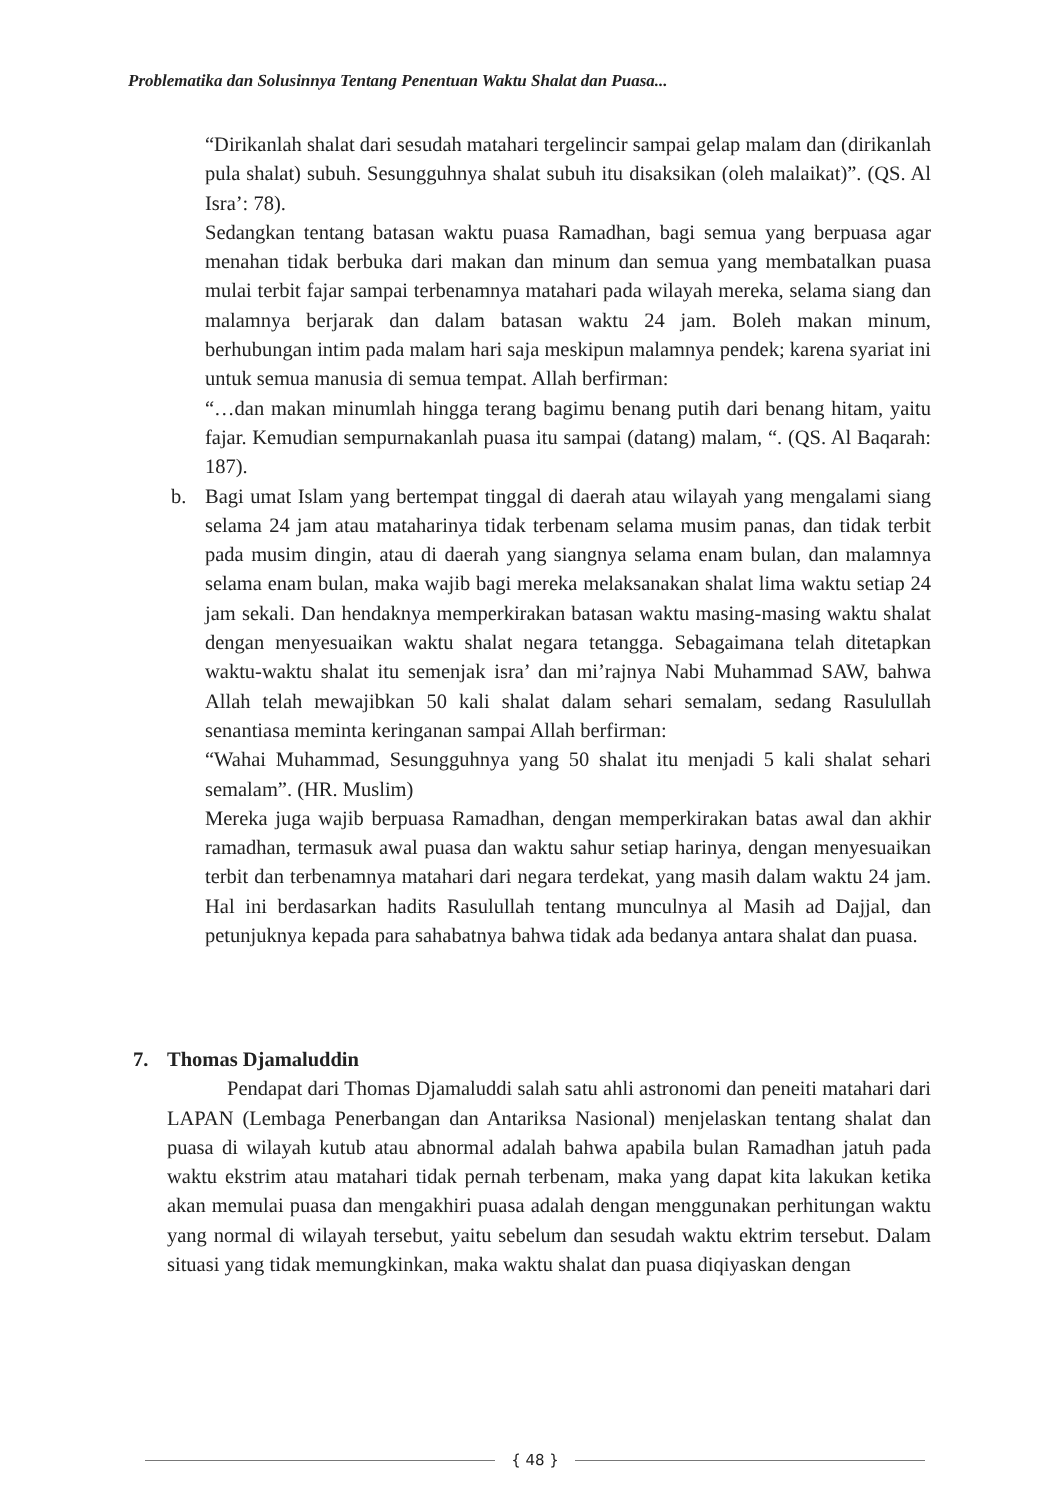Problematika dan Solusinnya Tentang Penentuan Waktu Shalat dan Puasa...
“Dirikanlah shalat dari sesudah matahari tergelincir sampai gelap malam dan (dirikanlah pula shalat) subuh. Sesungguhnya shalat subuh itu disaksikan (oleh malaikat)”. (QS. Al Isra’: 78).
Sedangkan tentang batasan waktu puasa Ramadhan, bagi semua yang berpuasa agar menahan tidak berbuka dari makan dan minum dan semua yang membatalkan puasa mulai terbit fajar sampai terbenamnya matahari pada wilayah mereka, selama siang dan malamnya berjarak dan dalam batasan waktu 24 jam. Boleh makan minum, berhubungan intim pada malam hari saja meskipun malamnya pendek; karena syariat ini untuk semua manusia di semua tempat. Allah berfirman:
“…dan makan minumlah hingga terang bagimu benang putih dari benang hitam, yaitu fajar. Kemudian sempurnakanlah puasa itu sampai (datang) malam, “. (QS. Al Baqarah: 187).
b. Bagi umat Islam yang bertempat tinggal di daerah atau wilayah yang mengalami siang selama 24 jam atau mataharinya tidak terbenam selama musim panas, dan tidak terbit pada musim dingin, atau di daerah yang siangnya selama enam bulan, dan malamnya selama enam bulan, maka wajib bagi mereka melaksanakan shalat lima waktu setiap 24 jam sekali. Dan hendaknya memperkirakan batasan waktu masing-masing waktu shalat dengan menyesuaikan waktu shalat negara tetangga. Sebagaimana telah ditetapkan waktu-waktu shalat itu semenjak isra’ dan mi’rajnya Nabi Muhammad SAW, bahwa Allah telah mewajibkan 50 kali shalat dalam sehari semalam, sedang Rasulullah senantiasa meminta keringanan sampai Allah berfirman:
“Wahai Muhammad, Sesungguhnya yang 50 shalat itu menjadi 5 kali shalat sehari semalam”. (HR. Muslim)
Mereka juga wajib berpuasa Ramadhan, dengan memperkirakan batas awal dan akhir ramadhan, termasuk awal puasa dan waktu sahur setiap harinya, dengan menyesuaikan terbit dan terbenamnya matahari dari negara terdekat, yang masih dalam waktu 24 jam. Hal ini berdasarkan hadits Rasulullah tentang munculnya al Masih ad Dajjal, dan petunjuknya kepada para sahabatnya bahwa tidak ada bedanya antara shalat dan puasa.
7. Thomas Djamaluddin
Pendapat dari Thomas Djamaluddi salah satu ahli astronomi dan peneiti matahari dari LAPAN (Lembaga Penerbangan dan Antariksa Nasional) menjelaskan tentang shalat dan puasa di wilayah kutub atau abnormal adalah bahwa apabila bulan Ramadhan jatuh pada waktu ekstrim atau matahari tidak pernah terbenam, maka yang dapat kita lakukan ketika akan memulai puasa dan mengakhiri puasa adalah dengan menggunakan perhitungan waktu yang normal di wilayah tersebut, yaitu sebelum dan sesudah waktu ektrim tersebut. Dalam situasi yang tidak memungkinkan, maka waktu shalat dan puasa diqiyaskan dengan
{ 48 }